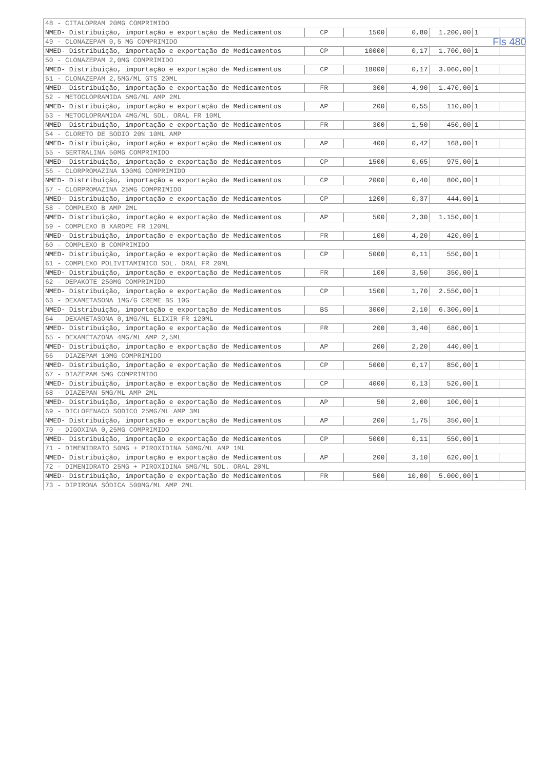Fls 480
| 48 - CITALOPRAM 20MG COMPRIMIDO | | | | | | |
| NMED- Distribuição, importação e exportação de Medicamentos | CP | 1500 | 0,80 | 1.200,00 | 1 | |
| 49 - CLONAZEPAM 0,5 MG COMPRIMIDO | | | | | | |
| NMED- Distribuição, importação e exportação de Medicamentos | CP | 10000 | 0,17 | 1.700,00 | 1 | |
| 50 - CLONAZEPAM 2,0MG COMPRIMIDO | | | | | | |
| NMED- Distribuição, importação e exportação de Medicamentos | CP | 18000 | 0,17 | 3.060,00 | 1 | |
| 51 - CLONAZEPAM 2,5MG/ML GTS 20ML | | | | | | |
| NMED- Distribuição, importação e exportação de Medicamentos | FR | 300 | 4,90 | 1.470,00 | 1 | |
| 52 - METOCLOPRAMIDA 5MG/ML AMP 2ML | | | | | | |
| NMED- Distribuição, importação e exportação de Medicamentos | AP | 200 | 0,55 | 110,00 | 1 | |
| 53 - METOCLOPRAMIDA 4MG/ML SOL. ORAL FR 10ML | | | | | | |
| NMED- Distribuição, importação e exportação de Medicamentos | FR | 300 | 1,50 | 450,00 | 1 | |
| 54 - CLORETO DE SODIO 20% 10ML AMP | | | | | | |
| NMED- Distribuição, importação e exportação de Medicamentos | AP | 400 | 0,42 | 168,00 | 1 | |
| 55 - SERTRALINA 50MG COMPRIMIDO | | | | | | |
| NMED- Distribuição, importação e exportação de Medicamentos | CP | 1500 | 0,65 | 975,00 | 1 | |
| 56 - CLORPROMAZINA 100MG COMPRIMIDO | | | | | | |
| NMED- Distribuição, importação e exportação de Medicamentos | CP | 2000 | 0,40 | 800,00 | 1 | |
| 57 - CLORPROMAZINA 25MG COMPRIMIDO | | | | | | |
| NMED- Distribuição, importação e exportação de Medicamentos | CP | 1200 | 0,37 | 444,00 | 1 | |
| 58 - COMPLEXO B AMP 2ML | | | | | | |
| NMED- Distribuição, importação e exportação de Medicamentos | AP | 500 | 2,30 | 1.150,00 | 1 | |
| 59 - COMPLEXO B XAROPE FR 120ML | | | | | | |
| NMED- Distribuição, importação e exportação de Medicamentos | FR | 100 | 4,20 | 420,00 | 1 | |
| 60 - COMPLEXO B COMPRIMIDO | | | | | | |
| NMED- Distribuição, importação e exportação de Medicamentos | CP | 5000 | 0,11 | 550,00 | 1 | |
| 61 - COMPLEXO POLIVITAMINICO SOL. ORAL FR 20ML | | | | | | |
| NMED- Distribuição, importação e exportação de Medicamentos | FR | 100 | 3,50 | 350,00 | 1 | |
| 62 - DEPAKOTE 250MG COMPRIMIDO | | | | | | |
| NMED- Distribuição, importação e exportação de Medicamentos | CP | 1500 | 1,70 | 2.550,00 | 1 | |
| 63 - DEXAMETASONA 1MG/G CREME BS 10G | | | | | | |
| NMED- Distribuição, importação e exportação de Medicamentos | BS | 3000 | 2,10 | 6.300,00 | 1 | |
| 64 - DEXAMETASONA 0,1MG/ML ELIXIR FR 120ML | | | | | | |
| NMED- Distribuição, importação e exportação de Medicamentos | FR | 200 | 3,40 | 680,00 | 1 | |
| 65 - DEXAMETAZONA 4MG/ML AMP 2,5ML | | | | | | |
| NMED- Distribuição, importação e exportação de Medicamentos | AP | 200 | 2,20 | 440,00 | 1 | |
| 66 - DIAZEPAM 10MG COMPRIMIDO | | | | | | |
| NMED- Distribuição, importação e exportação de Medicamentos | CP | 5000 | 0,17 | 850,00 | 1 | |
| 67 - DIAZEPAM 5MG COMPRIMIDO | | | | | | |
| NMED- Distribuição, importação e exportação de Medicamentos | CP | 4000 | 0,13 | 520,00 | 1 | |
| 68 - DIAZEPAN 5MG/ML AMP 2ML | | | | | | |
| NMED- Distribuição, importação e exportação de Medicamentos | AP | 50 | 2,00 | 100,00 | 1 | |
| 69 - DICLOFENACO SODICO 25MG/ML AMP 3ML | | | | | | |
| NMED- Distribuição, importação e exportação de Medicamentos | AP | 200 | 1,75 | 350,00 | 1 | |
| 70 - DIGOXINA 0,25MG COMPRIMIDO | | | | | | |
| NMED- Distribuição, importação e exportação de Medicamentos | CP | 5000 | 0,11 | 550,00 | 1 | |
| 71 - DIMENIDRATO 50MG + PIROXIDINA 50MG/ML AMP 1ML | | | | | | |
| NMED- Distribuição, importação e exportação de Medicamentos | AP | 200 | 3,10 | 620,00 | 1 | |
| 72 - DIMENIDRATO 25MG + PIROXIDINA 5MG/ML SOL. ORAL 20ML | | | | | | |
| NMED- Distribuição, importação e exportação de Medicamentos | FR | 500 | 10,00 | 5.000,00 | 1 | |
| 73 - DIPIRONA SÓDICA 500MG/ML AMP 2ML | | | | | | |